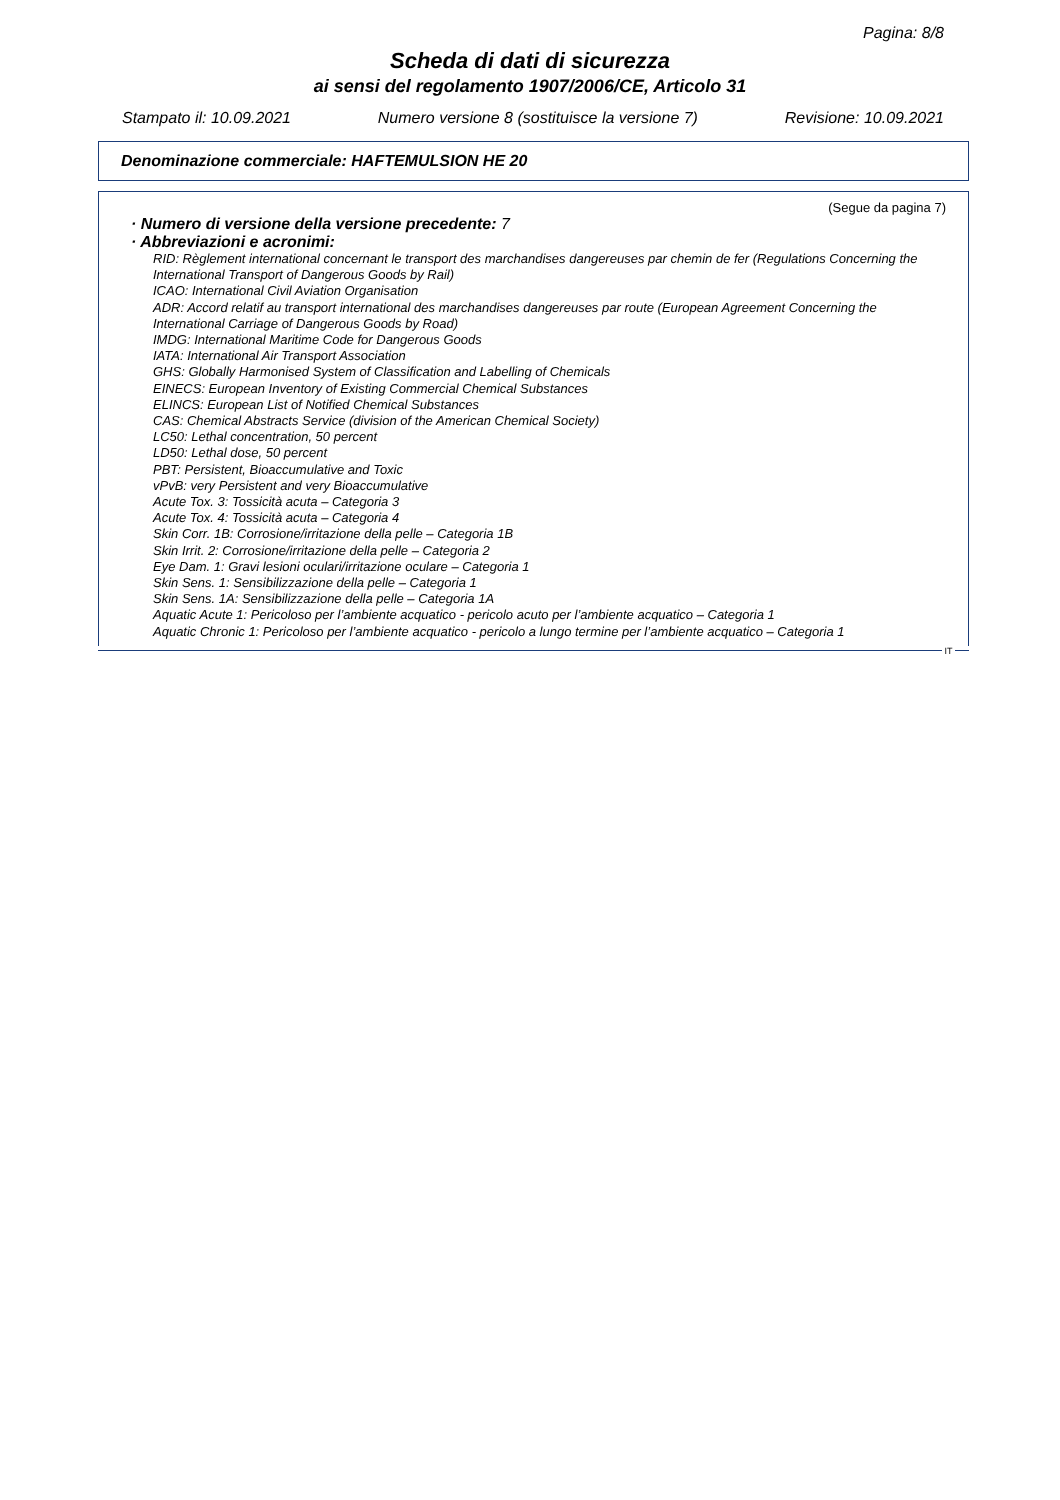Pagina: 8/8
Scheda di dati di sicurezza
ai sensi del regolamento 1907/2006/CE, Articolo 31
Stampato il: 10.09.2021 Numero versione 8 (sostituisce la versione 7) Revisione: 10.09.2021
Denominazione commerciale: HAFTEMULSION HE 20
(Segue da pagina 7)
· Numero di versione della versione precedente: 7
· Abbreviazioni e acronimi:
RID: Règlement international concernant le transport des marchandises dangereuses par chemin de fer (Regulations Concerning the International Transport of Dangerous Goods by Rail)
ICAO: International Civil Aviation Organisation
ADR: Accord relatif au transport international des marchandises dangereuses par route (European Agreement Concerning the International Carriage of Dangerous Goods by Road)
IMDG: International Maritime Code for Dangerous Goods
IATA: International Air Transport Association
GHS: Globally Harmonised System of Classification and Labelling of Chemicals
EINECS: European Inventory of Existing Commercial Chemical Substances
ELINCS: European List of Notified Chemical Substances
CAS: Chemical Abstracts Service (division of the American Chemical Society)
LC50: Lethal concentration, 50 percent
LD50: Lethal dose, 50 percent
PBT: Persistent, Bioaccumulative and Toxic
vPvB: very Persistent and very Bioaccumulative
Acute Tox. 3: Tossicità acuta – Categoria 3
Acute Tox. 4: Tossicità acuta – Categoria 4
Skin Corr. 1B: Corrosione/irritazione della pelle – Categoria 1B
Skin Irrit. 2: Corrosione/irritazione della pelle – Categoria 2
Eye Dam. 1: Gravi lesioni oculari/irritazione oculare – Categoria 1
Skin Sens. 1: Sensibilizzazione della pelle – Categoria 1
Skin Sens. 1A: Sensibilizzazione della pelle – Categoria 1A
Aquatic Acute 1: Pericoloso per l’ambiente acquatico - pericolo acuto per l’ambiente acquatico – Categoria 1
Aquatic Chronic 1: Pericoloso per l’ambiente acquatico - pericolo a lungo termine per l’ambiente acquatico – Categoria 1
IT